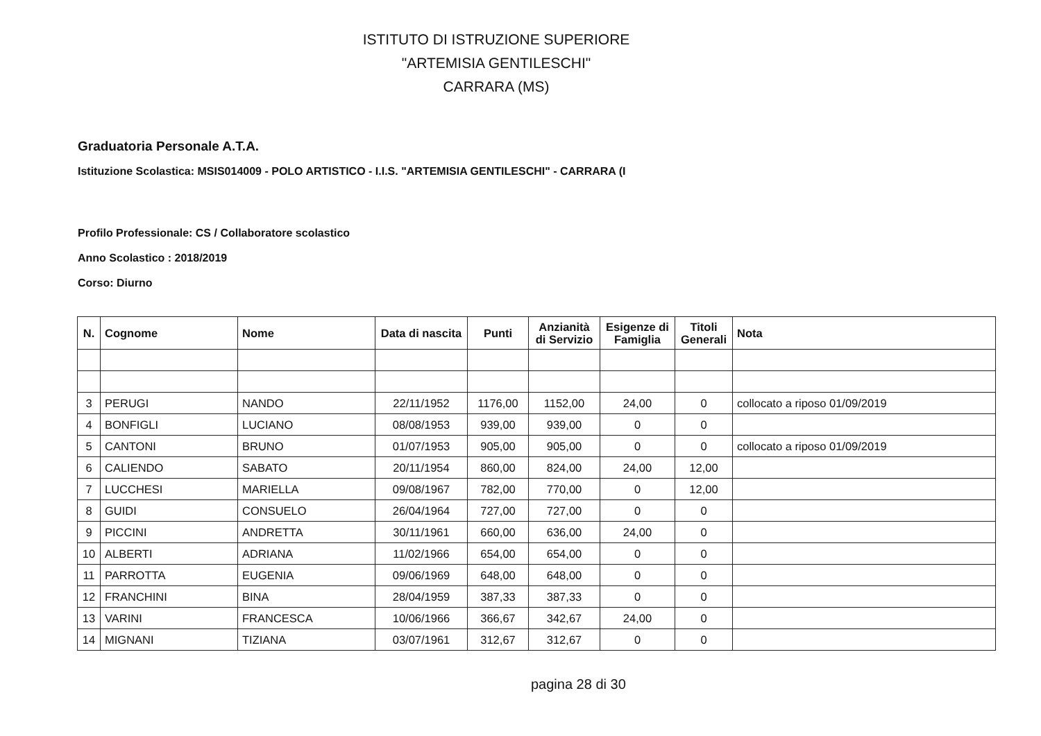ISTITUTO DI ISTRUZIONE SUPERIORE
"ARTEMISIA GENTILESCHI"
CARRARA (MS)
Graduatoria Personale A.T.A.
Istituzione Scolastica: MSIS014009 - POLO ARTISTICO - I.I.S. "ARTEMISIA GENTILESCHI" - CARRARA (I
Profilo Professionale: CS / Collaboratore scolastico
Anno Scolastico : 2018/2019
Corso: Diurno
| N. | Cognome | Nome | Data di nascita | Punti | Anzianità di Servizio | Esigenze di Famiglia | Titoli Generali | Nota |
| --- | --- | --- | --- | --- | --- | --- | --- | --- |
| 3 | PERUGI | NANDO | 22/11/1952 | 1176,00 | 1152,00 | 24,00 | 0 | collocato a riposo 01/09/2019 |
| 4 | BONFIGLI | LUCIANO | 08/08/1953 | 939,00 | 939,00 | 0 | 0 | |
| 5 | CANTONI | BRUNO | 01/07/1953 | 905,00 | 905,00 | 0 | 0 | collocato a riposo 01/09/2019 |
| 6 | CALIENDO | SABATO | 20/11/1954 | 860,00 | 824,00 | 24,00 | 12,00 | |
| 7 | LUCCHESI | MARIELLA | 09/08/1967 | 782,00 | 770,00 | 0 | 12,00 | |
| 8 | GUIDI | CONSUELO | 26/04/1964 | 727,00 | 727,00 | 0 | 0 | |
| 9 | PICCINI | ANDRETTA | 30/11/1961 | 660,00 | 636,00 | 24,00 | 0 | |
| 10 | ALBERTI | ADRIANA | 11/02/1966 | 654,00 | 654,00 | 0 | 0 | |
| 11 | PARROTTA | EUGENIA | 09/06/1969 | 648,00 | 648,00 | 0 | 0 | |
| 12 | FRANCHINI | BINA | 28/04/1959 | 387,33 | 387,33 | 0 | 0 | |
| 13 | VARINI | FRANCESCA | 10/06/1966 | 366,67 | 342,67 | 24,00 | 0 | |
| 14 | MIGNANI | TIZIANA | 03/07/1961 | 312,67 | 312,67 | 0 | 0 | |
pagina 28 di 30